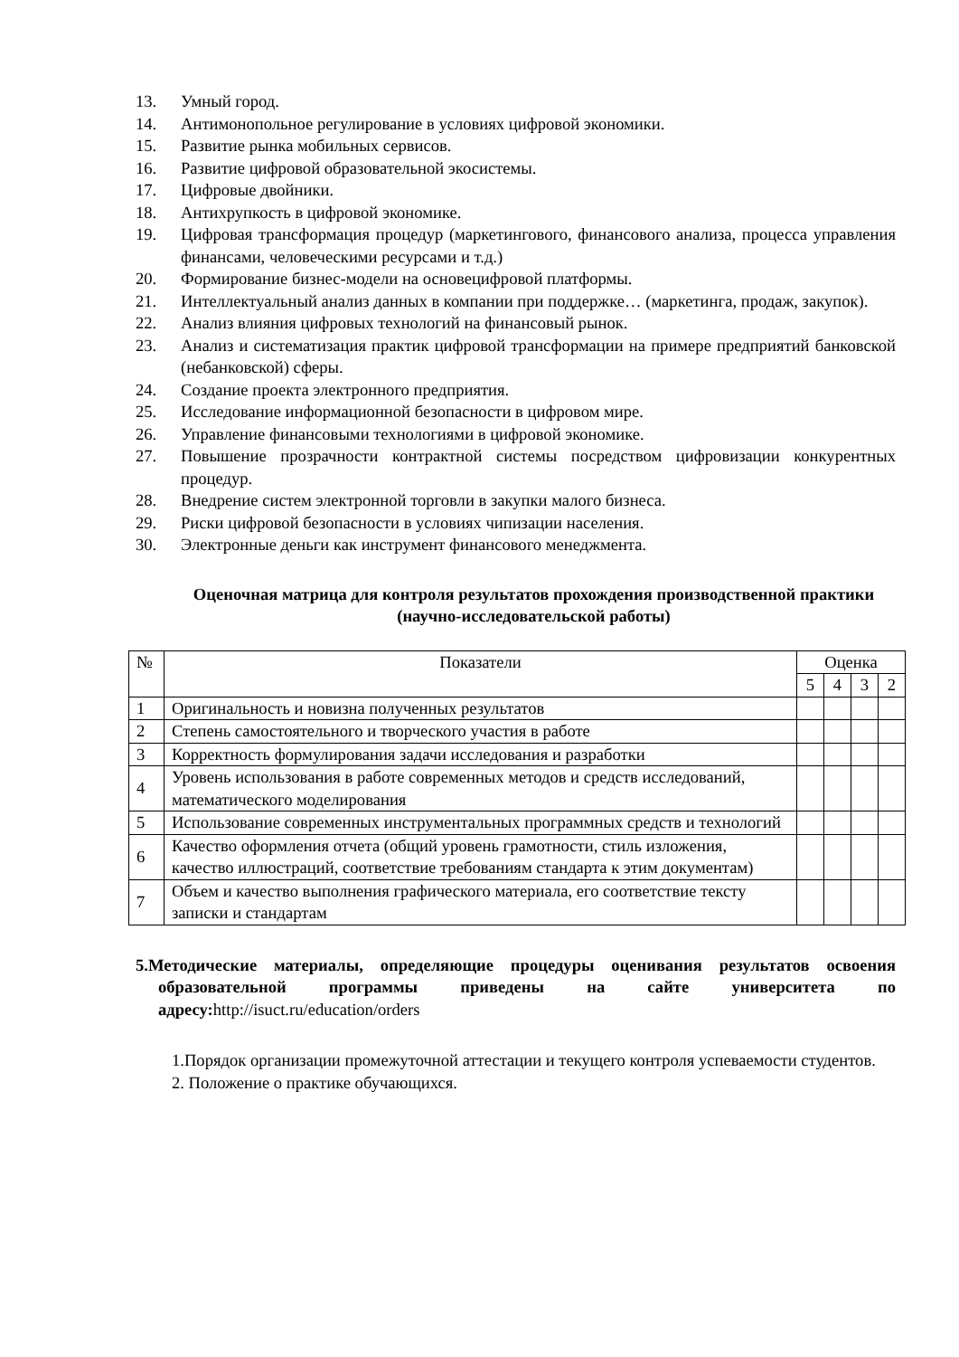13. Умный город.
14. Антимонопольное регулирование в условиях цифровой экономики.
15. Развитие рынка мобильных сервисов.
16. Развитие цифровой образовательной экосистемы.
17. Цифровые двойники.
18. Антихрупкость в цифровой экономике.
19. Цифровая трансформация процедур (маркетингового, финансового анализа, процесса управления финансами, человеческими ресурсами и т.д.)
20. Формирование бизнес-модели на основецифровой платформы.
21. Интеллектуальный анализ данных в компании при поддержке… (маркетинга, продаж, закупок).
22. Анализ влияния цифровых технологий на финансовый рынок.
23. Анализ и систематизация практик цифровой трансформации на примере предприятий банковской (небанковской) сферы.
24. Создание проекта электронного предприятия.
25. Исследование информационной безопасности в цифровом мире.
26. Управление финансовыми технологиями в цифровой экономике.
27. Повышение прозрачности контрактной системы посредством цифровизации конкурентных процедур.
28. Внедрение систем электронной торговли в закупки малого бизнеса.
29. Риски цифровой безопасности в условиях чипизации населения.
30. Электронные деньги как инструмент финансового менеджмента.
Оценочная матрица для контроля результатов прохождения производственной практики (научно-исследовательской работы)
| № | Показатели | Оценка | | | |
| --- | --- | --- | --- | --- | --- |
| | | 5 | 4 | 3 | 2 |
| 1 | Оригинальность и новизна полученных результатов | | | | |
| 2 | Степень самостоятельного и творческого участия в работе | | | | |
| 3 | Корректность формулирования задачи исследования и разработки | | | | |
| 4 | Уровень использования в работе современных методов и средств исследований, математического моделирования | | | | |
| 5 | Использование современных инструментальных программных средств и технологий | | | | |
| 6 | Качество оформления отчета (общий уровень грамотности, стиль изложения, качество иллюстраций, соответствие требованиям стандарта к этим документам) | | | | |
| 7 | Объем и качество выполнения графического материала, его соответствие тексту записки и стандартам | | | | |
5.Методические материалы, определяющие процедуры оценивания результатов освоения образовательной программы приведены на сайте университета по адресу:http://isuct.ru/education/orders
1.Порядок организации промежуточной аттестации и текущего контроля успеваемости студентов.
2. Положение о практике обучающихся.